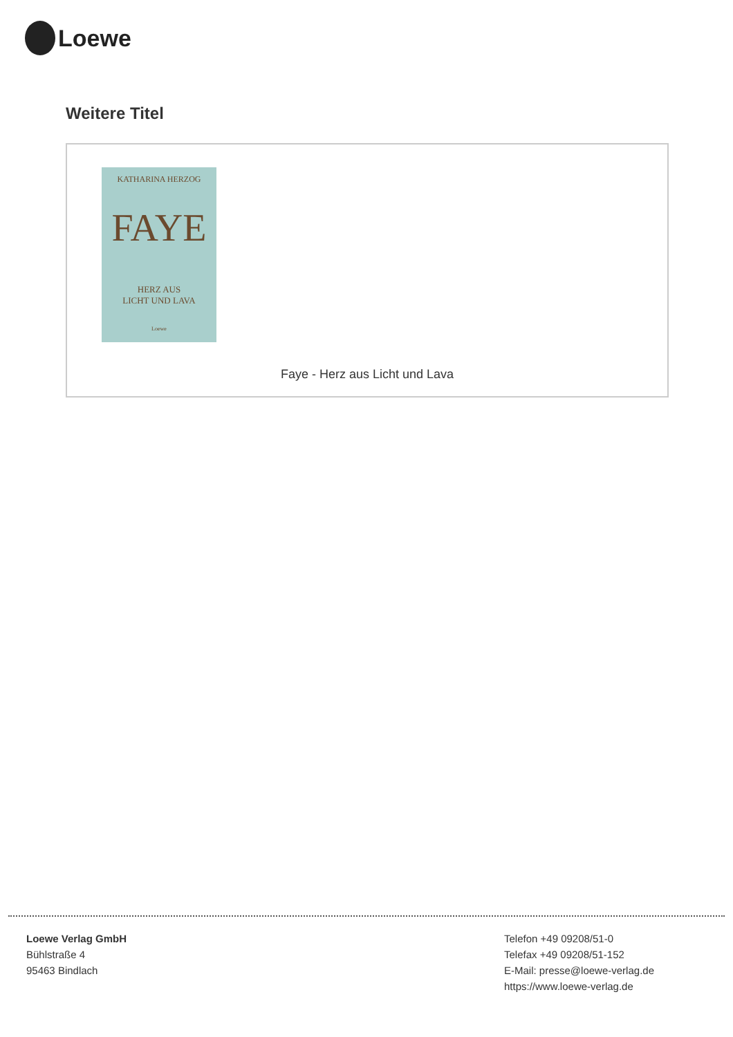Loewe
Weitere Titel
KATHARINA HERZOG
FAYE
HERZ AUS
LICHT UND LAVA
Loewe
Faye - Herz aus Licht und Lava
Loewe Verlag GmbH
Bühlstraße 4
95463 Bindlach
Telefon +49 09208/51-0
Telefax +49 09208/51-152
E-Mail: presse@loewe-verlag.de
https://www.loewe-verlag.de